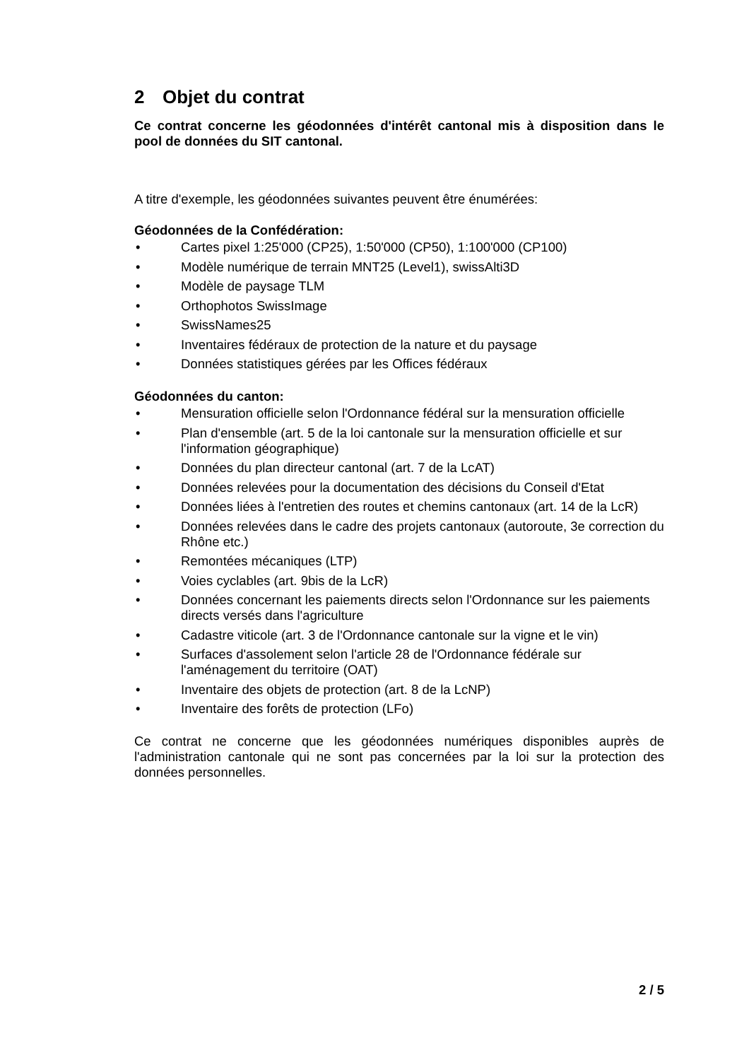2 Objet du contrat
Ce contrat concerne les géodonnées d'intérêt cantonal mis à disposition dans le pool de données du SIT cantonal.
A titre d'exemple, les géodonnées suivantes peuvent être énumérées:
Géodonnées de la Confédération:
• Cartes pixel 1:25'000 (CP25), 1:50'000 (CP50), 1:100'000 (CP100)
• Modèle numérique de terrain MNT25 (Level1), swissAlti3D
• Modèle de paysage TLM
• Orthophotos SwissImage
• SwissNames25
• Inventaires fédéraux de protection de la nature et du paysage
• Données statistiques gérées par les Offices fédéraux
Géodonnées du canton:
• Mensuration officielle selon l'Ordonnance fédéral sur la mensuration officielle
• Plan d'ensemble (art. 5 de la loi cantonale sur la mensuration officielle et sur l'information géographique)
• Données du plan directeur cantonal (art. 7 de la LcAT)
• Données relevées pour la documentation des décisions du Conseil d'Etat
• Données liées à l'entretien des routes et chemins cantonaux (art. 14 de la LcR)
• Données relevées dans le cadre des projets cantonaux (autoroute, 3e correction du Rhône etc.)
• Remontées mécaniques (LTP)
• Voies cyclables (art. 9bis de la LcR)
• Données concernant les paiements directs selon l'Ordonnance sur les paiements directs versés dans l'agriculture
• Cadastre viticole (art. 3 de l'Ordonnance cantonale sur la vigne et le vin)
• Surfaces d'assolement selon l'article 28 de l'Ordonnance fédérale sur l'aménagement du territoire (OAT)
• Inventaire des objets de protection (art. 8 de la LcNP)
• Inventaire des forêts de protection (LFo)
Ce contrat ne concerne que les géodonnées numériques disponibles auprès de l'administration cantonale qui ne sont pas concernées par la loi sur la protection des données personnelles.
2 / 5